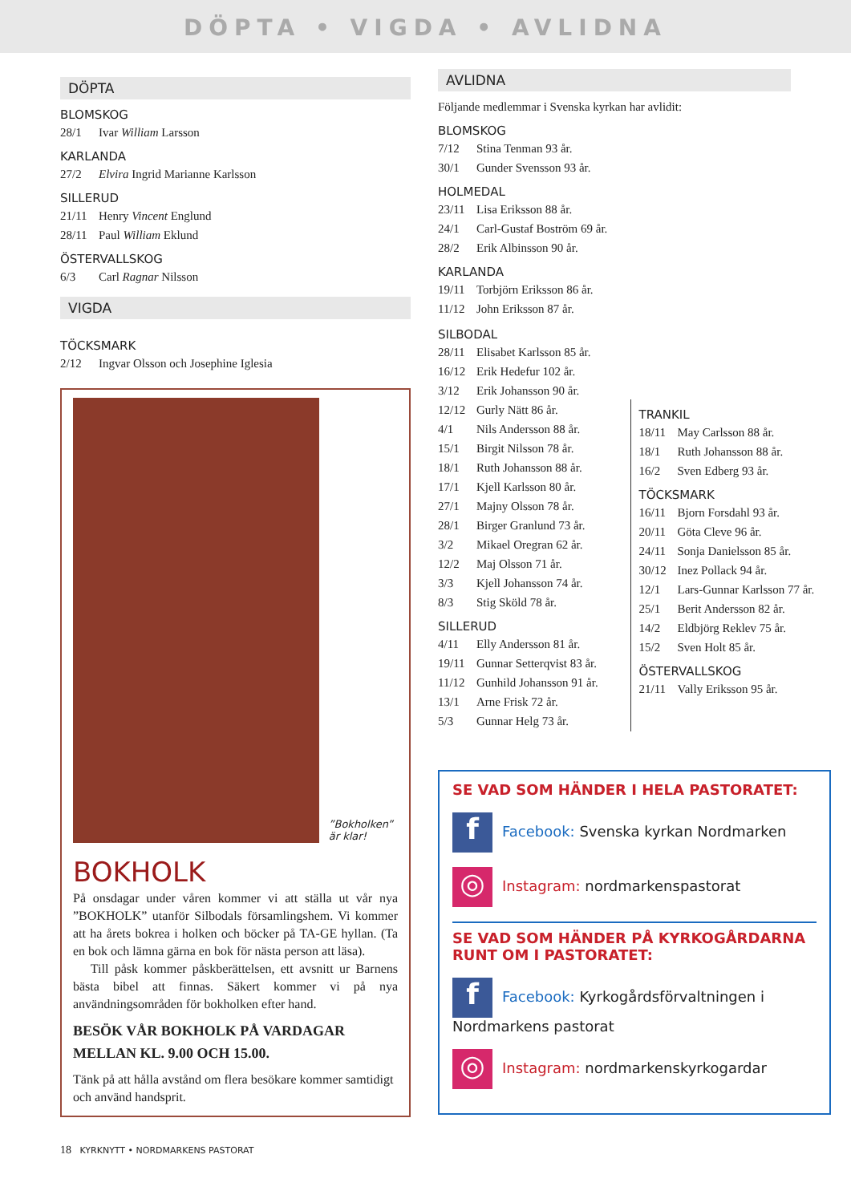DÖPTA • VIGDA • AVLIDNA
DÖPTA
BLOMSKOG
28/1 Ivar William Larsson
KARLANDA
27/2 Elvira Ingrid Marianne Karlsson
SILLERUD
21/11 Henry Vincent Englund
28/11 Paul William Eklund
ÖSTERVALLSKOG
6/3 Carl Ragnar Nilsson
VIGDA
TÖCKSMARK
2/12 Ingvar Olsson och Josephine Iglesia
”Bokholken”
är klar!
BOKHOLK
På onsdagar under våren kommer vi att ställa ut vår nya ”BOKHOLK” utanför Silbodals församlingshem. Vi kommer att ha årets bokrea i holken och böcker på TA-GE hyllan. (Ta en bok och lämna gärna en bok för nästa person att läsa).
Till påsk kommer påskberättelsen, ett avsnitt ur Barnens bästa bibel att finnas. Säkert kommer vi på nya användningsområden för bokholken efter hand.
BESÖK VÅR BOKHOLK PÅ VARDAGAR MELLAN KL. 9.00 OCH 15.00.
Tänk på att hålla avstånd om flera besökare kommer samtidigt och använd handsprit.
18 KYRKNYTT • NORDMARKENS PASTORAT
AVLIDNA
Följande medlemmar i Svenska kyrkan har avlidit:
BLOMSKOG
7/12 Stina Tenman 93 år.
30/1 Gunder Svensson 93 år.
HOLMEDAL
23/11 Lisa Eriksson 88 år.
24/1 Carl-Gustaf Boström 69 år.
28/2 Erik Albinsson 90 år.
KARLANDA
19/11 Torbjörn Eriksson 86 år.
11/12 John Eriksson 87 år.
SILBODAL
28/11 Elisabet Karlsson 85 år.
16/12 Erik Hedefur 102 år.
3/12 Erik Johansson 90 år.
12/12 Gurly Nätt 86 år.
4/1 Nils Andersson 88 år.
15/1 Birgit Nilsson 78 år.
18/1 Ruth Johansson 88 år.
17/1 Kjell Karlsson 80 år.
27/1 Majny Olsson 78 år.
28/1 Birger Granlund 73 år.
3/2 Mikael Oregran 62 år.
12/2 Maj Olsson 71 år.
3/3 Kjell Johansson 74 år.
8/3 Stig Sköld 78 år.
SILLERUD
4/11 Elly Andersson 81 år.
19/11 Gunnar Setterqvist 83 år.
11/12 Gunhild Johansson 91 år.
13/1 Arne Frisk 72 år.
5/3 Gunnar Helg 73 år.
TRANKIL
18/11 May Carlsson 88 år.
18/1 Ruth Johansson 88 år.
16/2 Sven Edberg 93 år.
TÖCKSMARK
16/11 Bjorn Forsdahl 93 år.
20/11 Göta Cleve 96 år.
24/11 Sonja Danielsson 85 år.
30/12 Inez Pollack 94 år.
12/1 Lars-Gunnar Karlsson 77 år.
25/1 Berit Andersson 82 år.
14/2 Eldbjörg Reklev 75 år.
15/2 Sven Holt 85 år.
ÖSTERVALLSKOG
21/11 Vally Eriksson 95 år.
SE VAD SOM HÄNDER I HELA PASTORATET:
f Facebook: Svenska kyrkan Nordmarken
◎ Instagram: nordmarkenspastorat
SE VAD SOM HÄNDER PÅ KYRKOGÅRDARNA RUNT OM I PASTORATET:
f Facebook: Kyrkogårdsförvaltningen i Nordmarkens pastorat
◎ Instagram: nordmarkenskyrkogardar